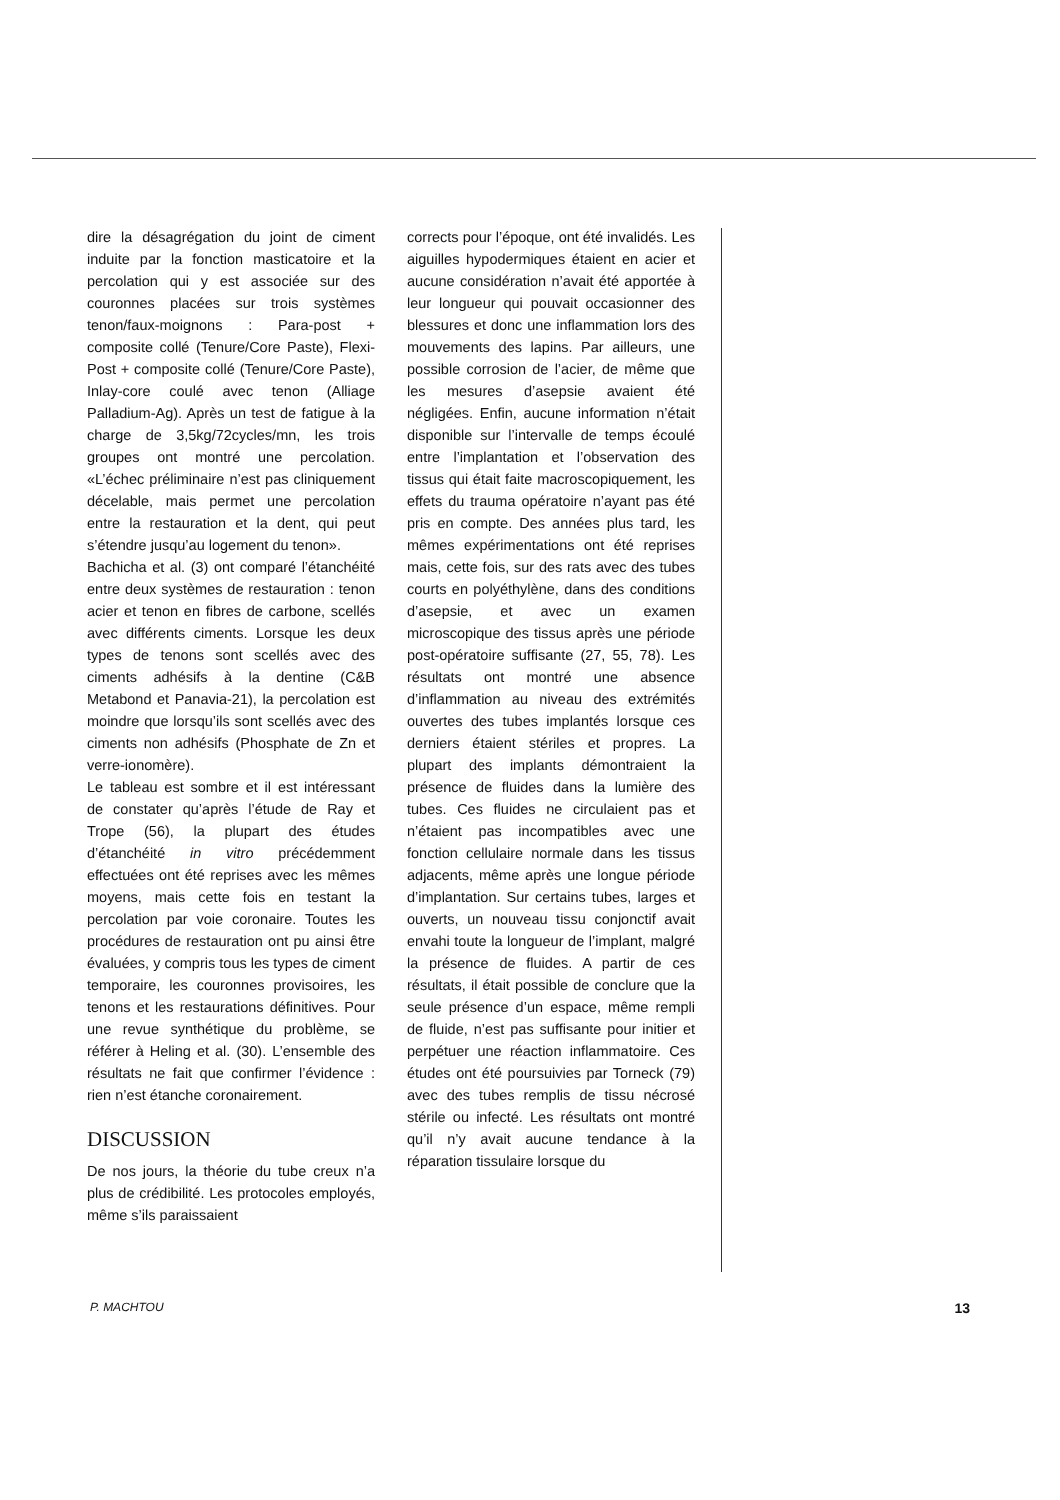dire la désagrégation du joint de ciment induite par la fonction masticatoire et la percolation qui y est associée sur des couronnes placées sur trois systèmes tenon/faux-moignons : Para-post + composite collé (Tenure/Core Paste), Flexi-Post + composite collé (Tenure/Core Paste), Inlay-core coulé avec tenon (Alliage Palladium-Ag). Après un test de fatigue à la charge de 3,5kg/72cycles/mn, les trois groupes ont montré une percolation. «L’échec préliminaire n’est pas cliniquement décelable, mais permet une percolation entre la restauration et la dent, qui peut s’étendre jusqu’au logement du tenon».
Bachicha et al. (3) ont comparé l’étanchéité entre deux systèmes de restauration : tenon acier et tenon en fibres de carbone, scellés avec différents ciments. Lorsque les deux types de tenons sont scellés avec des ciments adhésifs à la dentine (C&B Metabond et Panavia-21), la percolation est moindre que lorsqu’ils sont scellés avec des ciments non adhésifs (Phosphate de Zn et verre-ionomère).
Le tableau est sombre et il est intéressant de constater qu’après l’étude de Ray et Trope (56), la plupart des études d’étanchéité in vitro précédemment effectuées ont été reprises avec les mêmes moyens, mais cette fois en testant la percolation par voie coronaire. Toutes les procédures de restauration ont pu ainsi être évaluées, y compris tous les types de ciment temporaire, les couronnes provisoires, les tenons et les restaurations définitives. Pour une revue synthétique du problème, se référer à Heling et al. (30). L’ensemble des résultats ne fait que confirmer l’évidence : rien n’est étanche coronairement.
DISCUSSION
De nos jours, la théorie du tube creux n’a plus de crédibilité. Les protocoles employés, même s’ils paraissaient
corrects pour l’époque, ont été invalidés. Les aiguilles hypodermiques étaient en acier et aucune considération n’avait été apportée à leur longueur qui pouvait occasionner des blessures et donc une inflammation lors des mouvements des lapins. Par ailleurs, une possible corrosion de l’acier, de même que les mesures d’asepsie avaient été négligées. Enfin, aucune information n’était disponible sur l’intervalle de temps écoulé entre l’implantation et l’observation des tissus qui était faite macroscopiquement, les effets du trauma opératoire n’ayant pas été pris en compte. Des années plus tard, les mêmes expérimentations ont été reprises mais, cette fois, sur des rats avec des tubes courts en polyéthylène, dans des conditions d’asepsie, et avec un examen microscopique des tissus après une période post-opératoire suffisante (27, 55, 78). Les résultats ont montré une absence d’inflammation au niveau des extrémités ouvertes des tubes implantés lorsque ces derniers étaient stériles et propres. La plupart des implants démontraient la présence de fluides dans la lumière des tubes. Ces fluides ne circulaient pas et n’étaient pas incompatibles avec une fonction cellulaire normale dans les tissus adjacents, même après une longue période d’implantation. Sur certains tubes, larges et ouverts, un nouveau tissu conjonctif avait envahi toute la longueur de l’implant, malgré la présence de fluides. A partir de ces résultats, il était possible de conclure que la seule présence d’un espace, même rempli de fluide, n’est pas suffisante pour initier et perpétuer une réaction inflammatoire. Ces études ont été poursuivies par Torneck (79) avec des tubes remplis de tissu nécrosé stérile ou infecté. Les résultats ont montré qu’il n’y avait aucune tendance à la réparation tissulaire lorsque du
P. MACHTOU 13